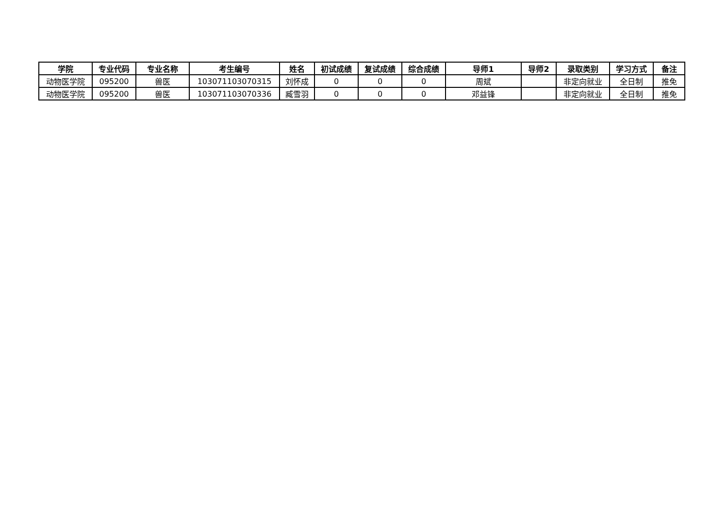| 学院 | 专业代码 | 专业名称 | 考生编号 | 姓名 | 初试成绩 | 复试成绩 | 综合成绩 | 导师1 | 导师2 | 录取类别 | 学习方式 | 备注 |
| --- | --- | --- | --- | --- | --- | --- | --- | --- | --- | --- | --- | --- |
| 动物医学院 | 095200 | 兽医 | 103071103070315 | 刘怀成 | 0 | 0 | 0 | 周斌 | | 非定向就业 | 全日制 | 推免 |
| 动物医学院 | 095200 | 兽医 | 103071103070336 | 臧雪羽 | 0 | 0 | 0 | 邓益锋 | | 非定向就业 | 全日制 | 推免 |